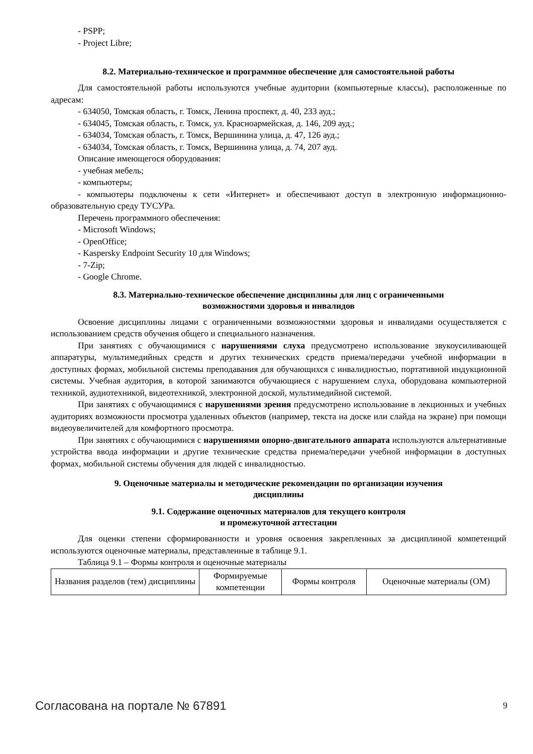- PSPP;
- Project Libre;
8.2. Материально-техническое и программное обеспечение для самостоятельной работы
Для самостоятельной работы используются учебные аудитории (компьютерные классы), расположенные по адресам:
- 634050, Томская область, г. Томск, Ленина проспект, д. 40, 233 ауд.;
- 634045, Томская область, г. Томск, ул. Красноармейская, д. 146, 209 ауд.;
- 634034, Томская область, г. Томск, Вершинина улица, д. 47, 126 ауд.;
- 634034, Томская область, г. Томск, Вершинина улица, д. 74, 207 ауд.
Описание имеющегося оборудования:
- учебная мебель;
- компьютеры;
- компьютеры подключены к сети «Интернет» и обеспечивают доступ в электронную информационно-образовательную среду ТУСУРа.
Перечень программного обеспечения:
- Microsoft Windows;
- OpenOffice;
- Kaspersky Endpoint Security 10 для Windows;
- 7-Zip;
- Google Chrome.
8.3. Материально-техническое обеспечение дисциплины для лиц с ограниченными
возможностями здоровья и инвалидов
Освоение дисциплины лицами с ограниченными возможностями здоровья и инвалидами осуществляется с использованием средств обучения общего и специального назначения.
При занятиях с обучающимися с нарушениями слуха предусмотрено использование звукоусиливающей аппаратуры, мультимедийных средств и других технических средств приема/передачи учебной информации в доступных формах, мобильной системы преподавания для обучающихся с инвалидностью, портативной индукционной системы. Учебная аудитория, в которой занимаются обучающиеся с нарушением слуха, оборудована компьютерной техникой, аудиотехникой, видеотехникой, электронной доской, мультимедийной системой.
При занятиях с обучающимися с нарушениями зрения предусмотрено использование в лекционных и учебных аудиториях возможности просмотра удаленных объектов (например, текста на доске или слайда на экране) при помощи видеоувеличителей для комфортного просмотра.
При занятиях с обучающимися с нарушениями опорно-двигательного аппарата используются альтернативные устройства ввода информации и другие технические средства приема/передачи учебной информации в доступных формах, мобильной системы обучения для людей с инвалидностью.
9. Оценочные материалы и методические рекомендации по организации изучения
дисциплины
9.1. Содержание оценочных материалов для текущего контроля
и промежуточной аттестации
Для оценки степени сформированности и уровня освоения закрепленных за дисциплиной компетенций используются оценочные материалы, представленные в таблице 9.1.
Таблица 9.1 – Формы контроля и оценочные материалы
| Названия разделов (тем) дисциплины | Формируемые компетенции | Формы контроля | Оценочные материалы (ОМ) |
Согласована на портале № 67891 9